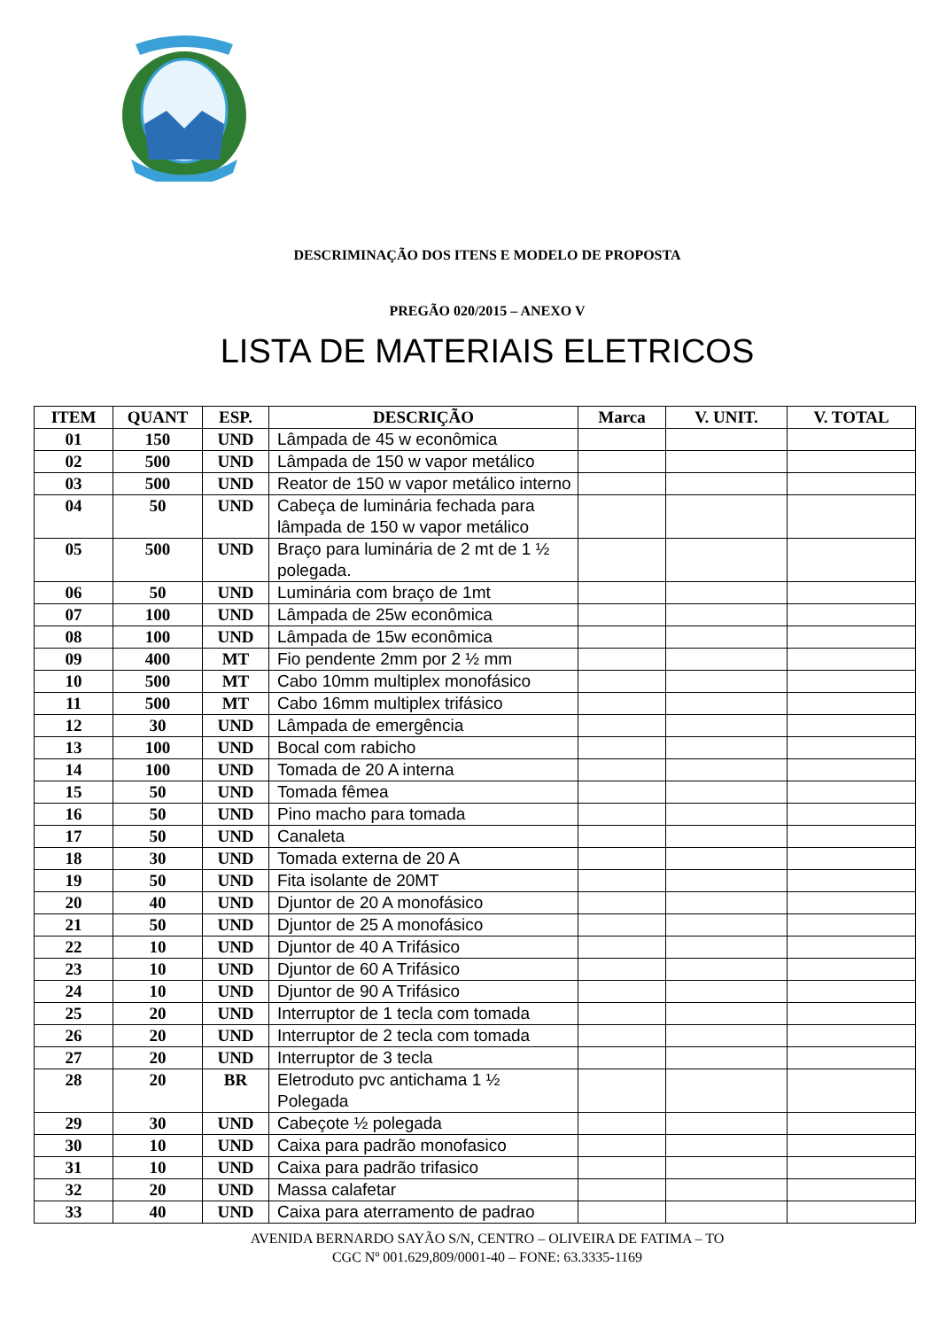DESCRIMINAÇÃO DOS ITENS E MODELO DE PROPOSTA
PREGÃO 020/2015 – ANEXO V
LISTA DE MATERIAIS ELETRICOS
| ITEM | QUANT | ESP. | DESCRIÇÃO | Marca | V. UNIT. | V. TOTAL |
| --- | --- | --- | --- | --- | --- | --- |
| 01 | 150 | UND | Lâmpada de 45 w econômica | | | |
| 02 | 500 | UND | Lâmpada de 150 w vapor metálico | | | |
| 03 | 500 | UND | Reator de 150 w vapor metálico interno | | | |
| 04 | 50 | UND | Cabeça de luminária fechada para lâmpada de 150 w vapor metálico | | | |
| 05 | 500 | UND | Braço para luminária de 2 mt de 1 ½ polegada. | | | |
| 06 | 50 | UND | Luminária com braço de 1mt | | | |
| 07 | 100 | UND | Lâmpada de 25w econômica | | | |
| 08 | 100 | UND | Lâmpada de 15w econômica | | | |
| 09 | 400 | MT | Fio pendente 2mm por 2 ½ mm | | | |
| 10 | 500 | MT | Cabo 10mm multiplex monofásico | | | |
| 11 | 500 | MT | Cabo 16mm multiplex trifásico | | | |
| 12 | 30 | UND | Lâmpada de emergência | | | |
| 13 | 100 | UND | Bocal com rabicho | | | |
| 14 | 100 | UND | Tomada de 20 A interna | | | |
| 15 | 50 | UND | Tomada fêmea | | | |
| 16 | 50 | UND | Pino macho para tomada | | | |
| 17 | 50 | UND | Canaleta | | | |
| 18 | 30 | UND | Tomada externa de 20 A | | | |
| 19 | 50 | UND | Fita isolante de 20MT | | | |
| 20 | 40 | UND | Djuntor de 20 A monofásico | | | |
| 21 | 50 | UND | Djuntor de 25 A monofásico | | | |
| 22 | 10 | UND | Djuntor de 40 A Trifásico | | | |
| 23 | 10 | UND | Djuntor de 60 A Trifásico | | | |
| 24 | 10 | UND | Djuntor de 90 A Trifásico | | | |
| 25 | 20 | UND | Interruptor de 1 tecla com tomada | | | |
| 26 | 20 | UND | Interruptor de 2 tecla com tomada | | | |
| 27 | 20 | UND | Interruptor de 3 tecla | | | |
| 28 | 20 | BR | Eletroduto pvc antichama 1 ½ Polegada | | | |
| 29 | 30 | UND | Cabeçote ½ polegada | | | |
| 30 | 10 | UND | Caixa para padrão monofasico | | | |
| 31 | 10 | UND | Caixa para padrão trifasico | | | |
| 32 | 20 | UND | Massa calafetar | | | |
| 33 | 40 | UND | Caixa para aterramento de padrao | | | |
AVENIDA BERNARDO SAYÃO S/N, CENTRO – OLIVEIRA DE FATIMA – TO
CGC Nº 001.629,809/0001-40 – FONE: 63.3335-1169